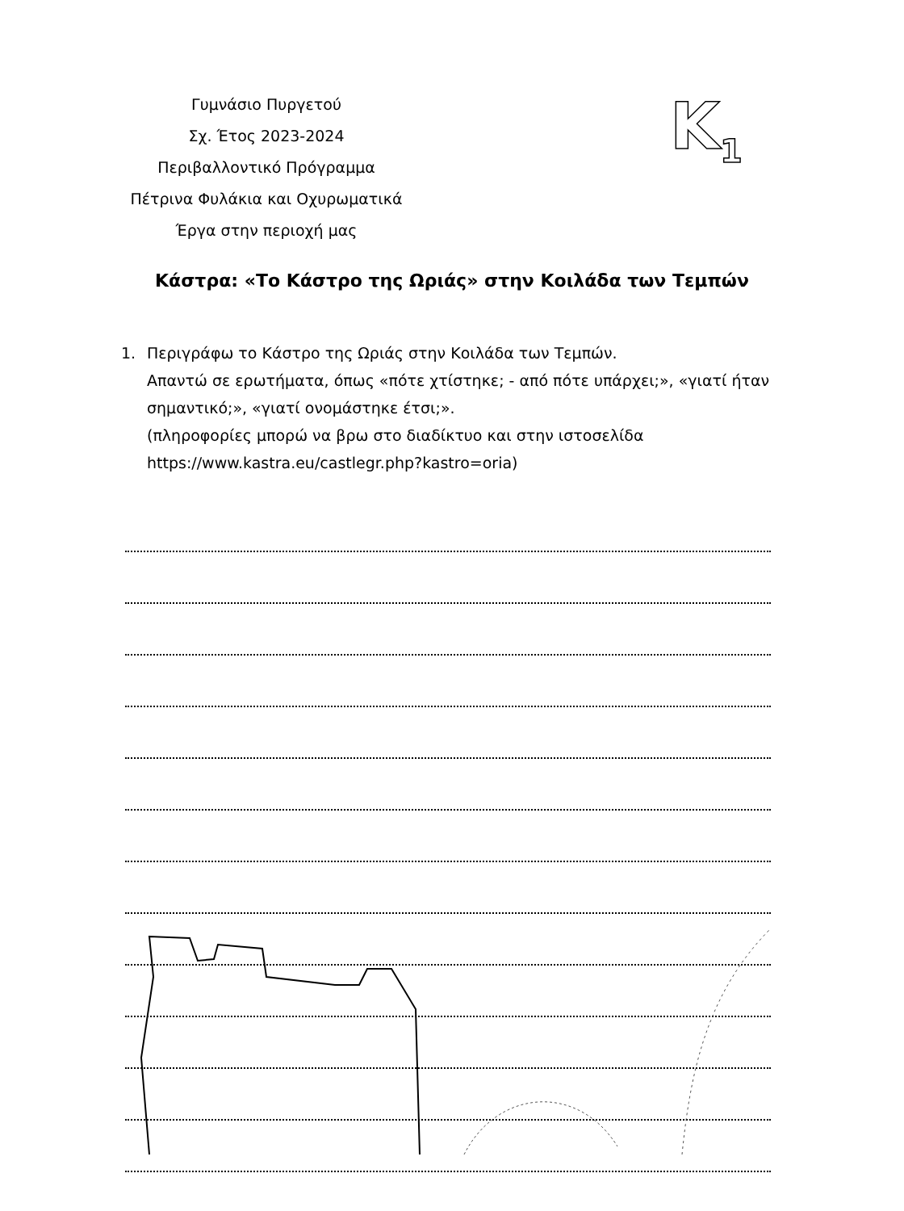Γυμνάσιο Πυργετού
Σχ. Έτος 2023-2024
Περιβαλλοντικό Πρόγραμμα
Πέτρινα Φυλάκια και Οχυρωματικά
Έργα στην περιοχή μας
K<sub>1</sub>
Κάστρα: «Το Κάστρο της Ωριάς» στην Κοιλάδα των Τεμπών
1. Περιγράφω το Κάστρο της Ωριάς στην Κοιλάδα των Τεμπών.
Απαντώ σε ερωτήματα, όπως «πότε χτίστηκε; - από πότε υπάρχει;», «γιατί ήταν σημαντικό;», «γιατί ονομάστηκε έτσι;».
(πληροφορίες μπορώ να βρω στο διαδίκτυο και στην ιστοσελίδα https://www.kastra.eu/castlegr.php?kastro=oria)